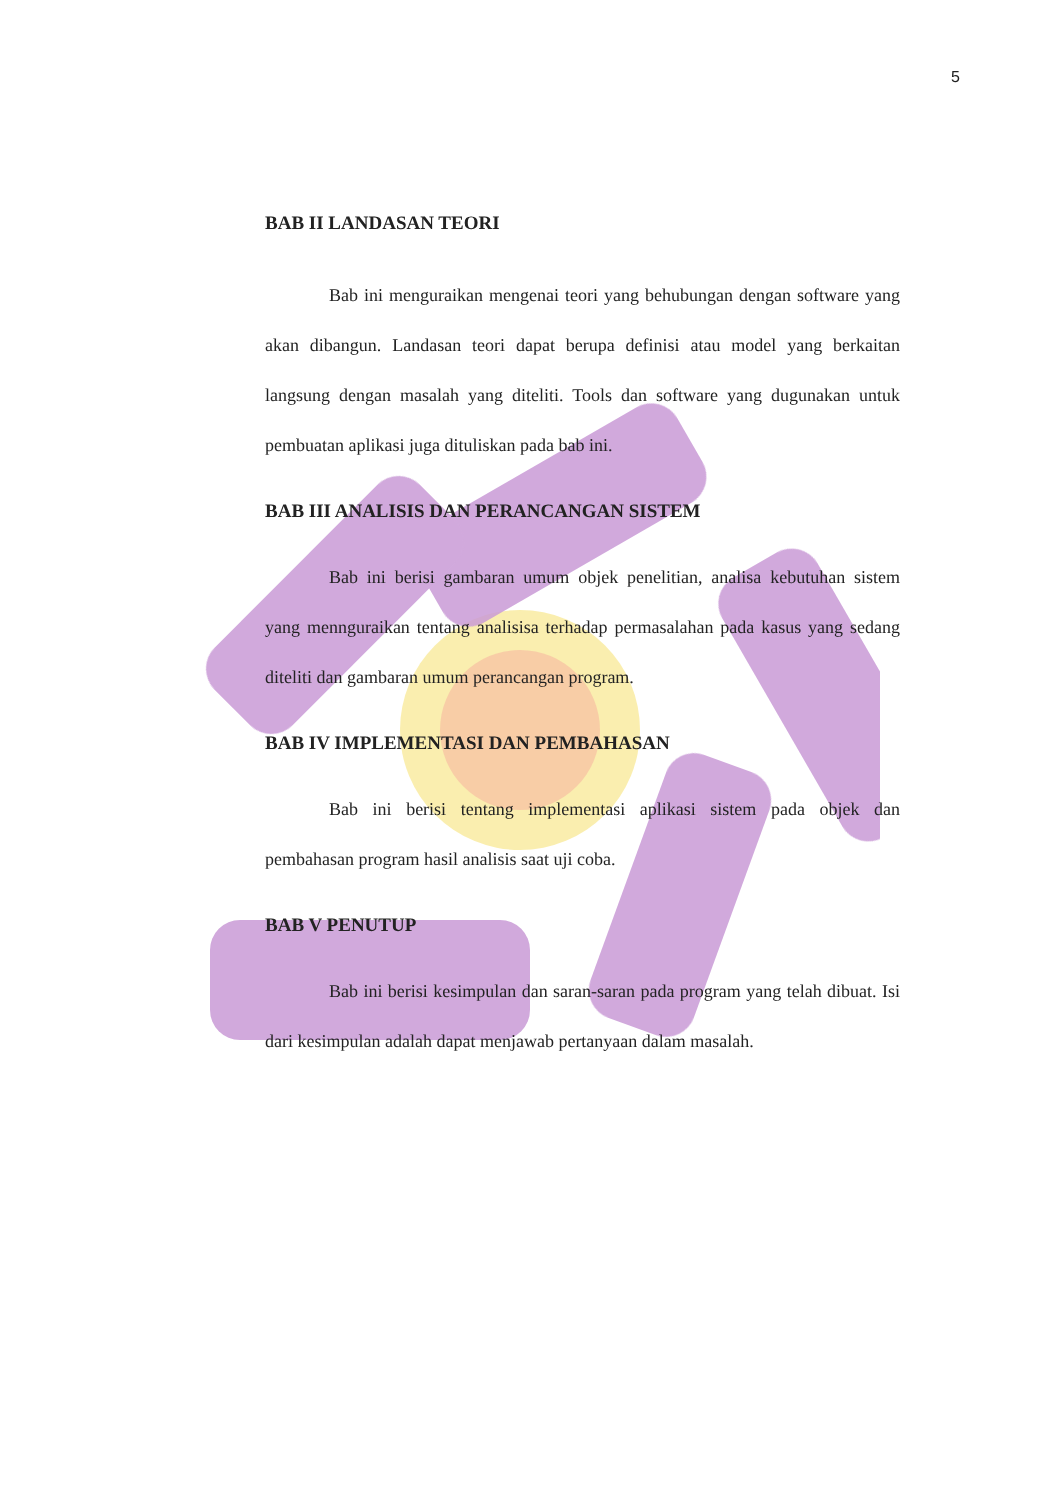5
BAB II LANDASAN TEORI
Bab ini menguraikan mengenai teori yang behubungan dengan software yang akan dibangun. Landasan teori dapat berupa definisi atau model yang berkaitan langsung dengan masalah yang diteliti. Tools dan software yang dugunakan untuk pembuatan aplikasi juga dituliskan pada bab ini.
BAB III ANALISIS DAN PERANCANGAN SISTEM
Bab ini berisi gambaran umum objek penelitian, analisa kebutuhan sistem yang mennguraikan tentang analisisa terhadap permasalahan pada kasus yang sedang diteliti dan gambaran umum perancangan program.
BAB IV IMPLEMENTASI DAN PEMBAHASAN
Bab ini berisi tentang implementasi aplikasi sistem pada objek dan pembahasan program hasil analisis saat uji coba.
BAB V PENUTUP
Bab ini berisi kesimpulan dan saran-saran pada program yang telah dibuat. Isi dari kesimpulan adalah dapat menjawab pertanyaan dalam masalah.